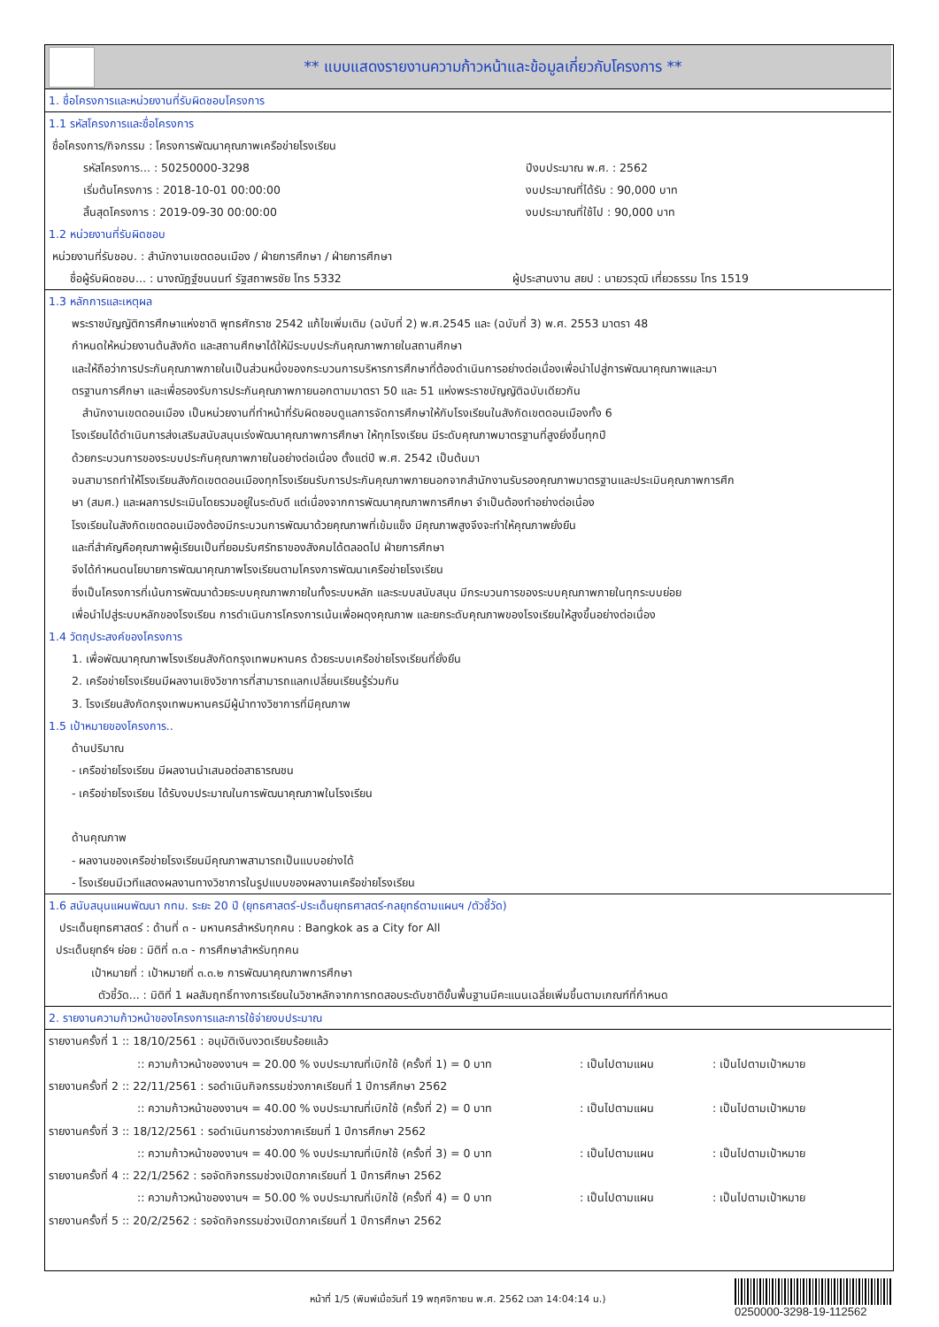** แบบแสดงรายงานความก้าวหน้าและข้อมูลเกี่ยวกับโครงการ **
1. ชื่อโครงการและหน่วยงานที่รับผิดชอบโครงการ
1.1 รหัสโครงการและชื่อโครงการ
ชื่อโครงการ/กิจกรรม : โครงการพัฒนาคุณภาพเครือข่ายโรงเรียน
รหัสโครงการ... : 50250000-3298 ปีงบประมาณ พ.ศ. : 2562
เริ่มต้นโครงการ : 2018-10-01 00:00:00 งบประมาณที่ได้รับ : 90,000 บาท
สิ้นสุดโครงการ : 2019-09-30 00:00:00 งบประมาณที่ใช้ไป : 90,000 บาท
1.2 หน่วยงานที่รับผิดชอบ
หน่วยงานที่รับชอบ. : สำนักงานเขตดอนเมือง / ฝ่ายการศึกษา / ฝ่ายการศึกษา
ชื่อผู้รับผิดชอบ... : นางณัฏฐ์ชนนนท์ รัฐสถาพรชัย โทร 5332 ผู้ประสานงาน สยป : นายวรวุฒิ เที่ยวธรรม โทร 1519
1.3 หลักการและเหตุผล
พระราชบัญญัติการศึกษาแห่งชาติ พุทธศักราช 2542 แก้ไขเพิ่มเติม (ฉบับที่ 2) พ.ศ.2545 และ (ฉบับที่ 3) พ.ศ. 2553 มาตรา 48
กำหนดให้หน่วยงานต้นสังกัด และสถานศึกษาได้ให้มีระบบประกันคุณภาพภายในสถานศึกษา
และให้ถือว่าการประกันคุณภาพภายในเป็นส่วนหนึ่งของกระบวนการบริหารการศึกษาที่ต้องดำเนินการอย่างต่อเนื่องเพื่อนำไปสู่การพัฒนาคุณภาพและมา
ตรฐานการศึกษา และเพื่อรองรับการประกันคุณภาพภายนอกตามมาตรา 50 และ 51 แห่งพระราชบัญญัติฉบับเดียวกัน
สำนักงานเขตดอนเมือง เป็นหน่วยงานที่ทำหน้าที่รับผิดชอบดูแลการจัดการศึกษาให้กับโรงเรียนในสังกัดเขตดอนเมืองทั้ง 6
โรงเรียนได้ดำเนินการส่งเสริมสนับสนุนเร่งพัฒนาคุณภาพการศึกษา ให้ทุกโรงเรียน มีระดับคุณภาพมาตรฐานที่สูงยิ่งขึ้นทุกปี
ด้วยกระบวนการของระบบประกันคุณภาพภายในอย่างต่อเนื่อง ตั้งแต่ปี พ.ศ. 2542 เป็นต้นมา
จนสามารถทำให้โรงเรียนสังกัดเขตดอนเมืองทุกโรงเรียนรับการประกันคุณภาพภายนอกจากสำนักงานรับรองคุณภาพมาตรฐานและประเมินคุณภาพการศึก
ษา (สมศ.) และผลการประเมินโดยรวมอยู่ในระดับดี แต่เนื่องจากการพัฒนาคุณภาพการศึกษา จำเป็นต้องทำอย่างต่อเนื่อง
โรงเรียนในสังกัดเขตดอนเมืองต้องมีกระบวนการพัฒนาด้วยคุณภาพที่เข้มแข็ง มีคุณภาพสูงจึงจะทำให้คุณภาพยั่งยืน
และที่สำคัญคือคุณภาพผู้เรียนเป็นที่ยอมรับศรัทธาของสังคมได้ตลอดไป ฝ่ายการศึกษา
จึงได้กำหนดนโยบายการพัฒนาคุณภาพโรงเรียนตามโครงการพัฒนาเครือข่ายโรงเรียน
ซึ่งเป็นโครงการที่เน้นการพัฒนาด้วยระบบคุณภาพภายในทั้งระบบหลัก และระบบสนับสนุน มีกระบวนการของระบบคุณภาพภายในทุกระบบย่อย
เพื่อนำไปสู่ระบบหลักของโรงเรียน การดำเนินการโครงการเน้นเพื่อผดุงคุณภาพ และยกระดับคุณภาพของโรงเรียนให้สูงขึ้นอย่างต่อเนื่อง
1.4 วัตถุประสงค์ของโครงการ
1. เพื่อพัฒนาคุณภาพโรงเรียนสังกัดกรุงเทพมหานคร ด้วยระบบเครือข่ายโรงเรียนที่ยั่งยืน
2. เครือข่ายโรงเรียนมีผลงานเชิงวิชาการที่สามารถแลกเปลี่ยนเรียนรู้ร่วมกัน
3. โรงเรียนสังกัดกรุงเทพมหานครมีผู้นำทางวิชาการที่มีคุณภาพ
1.5 เป้าหมายของโครงการ..
ด้านปริมาณ
- เครือข่ายโรงเรียน มีผลงานนำเสนอต่อสาธารณชน
- เครือข่ายโรงเรียน ได้รับงบประมาณในการพัฒนาคุณภาพในโรงเรียน
ด้านคุณภาพ
- ผลงานของเครือข่ายโรงเรียนมีคุณภาพสามารถเป็นแบบอย่างได้
- โรงเรียนมีเวทีแสดงผลงานทางวิชาการในรูปแบบของผลงานเครือข่ายโรงเรียน
1.6 สนับสนุนแผนพัฒนา กทม. ระยะ 20 ปี (ยุทธศาสตร์-ประเด็นยุทธศาสตร์-กลยุทธ์ตามแผนฯ /ตัวชี้วัด)
ประเด็นยุทธศาสตร์ : ด้านที่ ๓ - มหานครสำหรับทุกคน : Bangkok as a City for All
ประเด็นยุทธ์ฯ ย่อย : มิติที่ ๓.๓ - การศึกษาสำหรับทุกคน
เป้าหมายที่ : เป้าหมายที่ ๓.๓.๒ การพัฒนาคุณภาพการศึกษา
ตัวชี้วัด... : มิติที่ 1 ผลสัมฤทธิ์ทางการเรียนในวิชาหลักจากการทดสอบระดับชาติขั้นพื้นฐานมีคะแนนเฉลี่ยเพิ่มขึ้นตามเกณฑ์ที่กำหนด
2. รายงานความก้าวหน้าของโครงการและการใช้จ่ายงบประมาณ
รายงานครั้งที่ 1 :: 18/10/2561 : อนุมัติเงินงวดเรียบร้อยแล้ว
:: ความก้าวหน้าของงานฯ = 20.00 % งบประมาณที่เบิกใช้ (ครั้งที่ 1) = 0 บาท: เป็นไปตามแผน: เป็นไปตามเป้าหมาย
รายงานครั้งที่ 2 :: 22/11/2561 : รอดำเนินกิจกรรมช่วงภาคเรียนที่ 1 ปีการศึกษา 2562
:: ความก้าวหน้าของงานฯ = 40.00 % งบประมาณที่เบิกใช้ (ครั้งที่ 2) = 0 บาท: เป็นไปตามแผน: เป็นไปตามเป้าหมาย
รายงานครั้งที่ 3 :: 18/12/2561 : รอดำเนินการช่วงภาคเรียนที่ 1 ปีการศึกษา 2562
:: ความก้าวหน้าของงานฯ = 40.00 % งบประมาณที่เบิกใช้ (ครั้งที่ 3) = 0 บาท: เป็นไปตามแผน: เป็นไปตามเป้าหมาย
รายงานครั้งที่ 4 :: 22/1/2562 : รอจัดกิจกรรมช่วงเปิดภาคเรียนที่ 1 ปีการศึกษา 2562
:: ความก้าวหน้าของงานฯ = 50.00 % งบประมาณที่เบิกใช้ (ครั้งที่ 4) = 0 บาท: เป็นไปตามแผน: เป็นไปตามเป้าหมาย
รายงานครั้งที่ 5 :: 20/2/2562 : รอจัดกิจกรรมช่วงเปิดภาคเรียนที่ 1 ปีการศึกษา 2562
หน้าที่ 1/5 (พิมพ์เมื่อวันที่ 19 พฤศจิกายน พ.ศ. 2562 เวลา 14:04:14 น.)
0250000-3298-19-112562